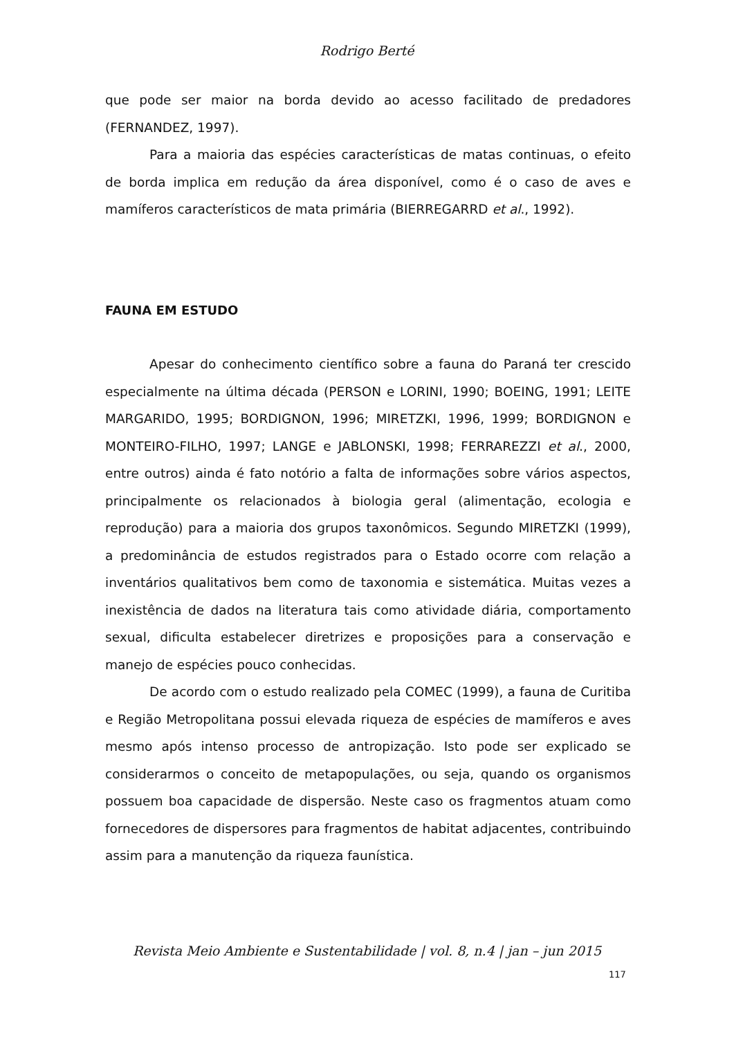Rodrigo Berté
que pode ser maior na borda devido ao acesso facilitado de predadores (FERNANDEZ, 1997).
Para a maioria das espécies características de matas continuas, o efeito de borda implica em redução da área disponível, como é o caso de aves e mamíferos característicos de mata primária (BIERREGARRD et al., 1992).
FAUNA EM ESTUDO
Apesar do conhecimento científico sobre a fauna do Paraná ter crescido especialmente na última década (PERSON e LORINI, 1990; BOEING, 1991; LEITE MARGARIDO, 1995; BORDIGNON, 1996; MIRETZKI, 1996, 1999; BORDIGNON e MONTEIRO-FILHO, 1997; LANGE e JABLONSKI, 1998; FERRAREZZI et al., 2000, entre outros) ainda é fato notório a falta de informações sobre vários aspectos, principalmente os relacionados à biologia geral (alimentação, ecologia e reprodução) para a maioria dos grupos taxonômicos. Segundo MIRETZKI (1999), a predominância de estudos registrados para o Estado ocorre com relação a inventários qualitativos bem como de taxonomia e sistemática. Muitas vezes a inexistência de dados na literatura tais como atividade diária, comportamento sexual, dificulta estabelecer diretrizes e proposições para a conservação e manejo de espécies pouco conhecidas.
De acordo com o estudo realizado pela COMEC (1999), a fauna de Curitiba e Região Metropolitana possui elevada riqueza de espécies de mamíferos e aves mesmo após intenso processo de antropização. Isto pode ser explicado se considerarmos o conceito de metapopulações, ou seja, quando os organismos possuem boa capacidade de dispersão. Neste caso os fragmentos atuam como fornecedores de dispersores para fragmentos de habitat adjacentes, contribuindo assim para a manutenção da riqueza faunística.
Revista Meio Ambiente e Sustentabilidade | vol. 8, n.4 | jan – jun 2015
117